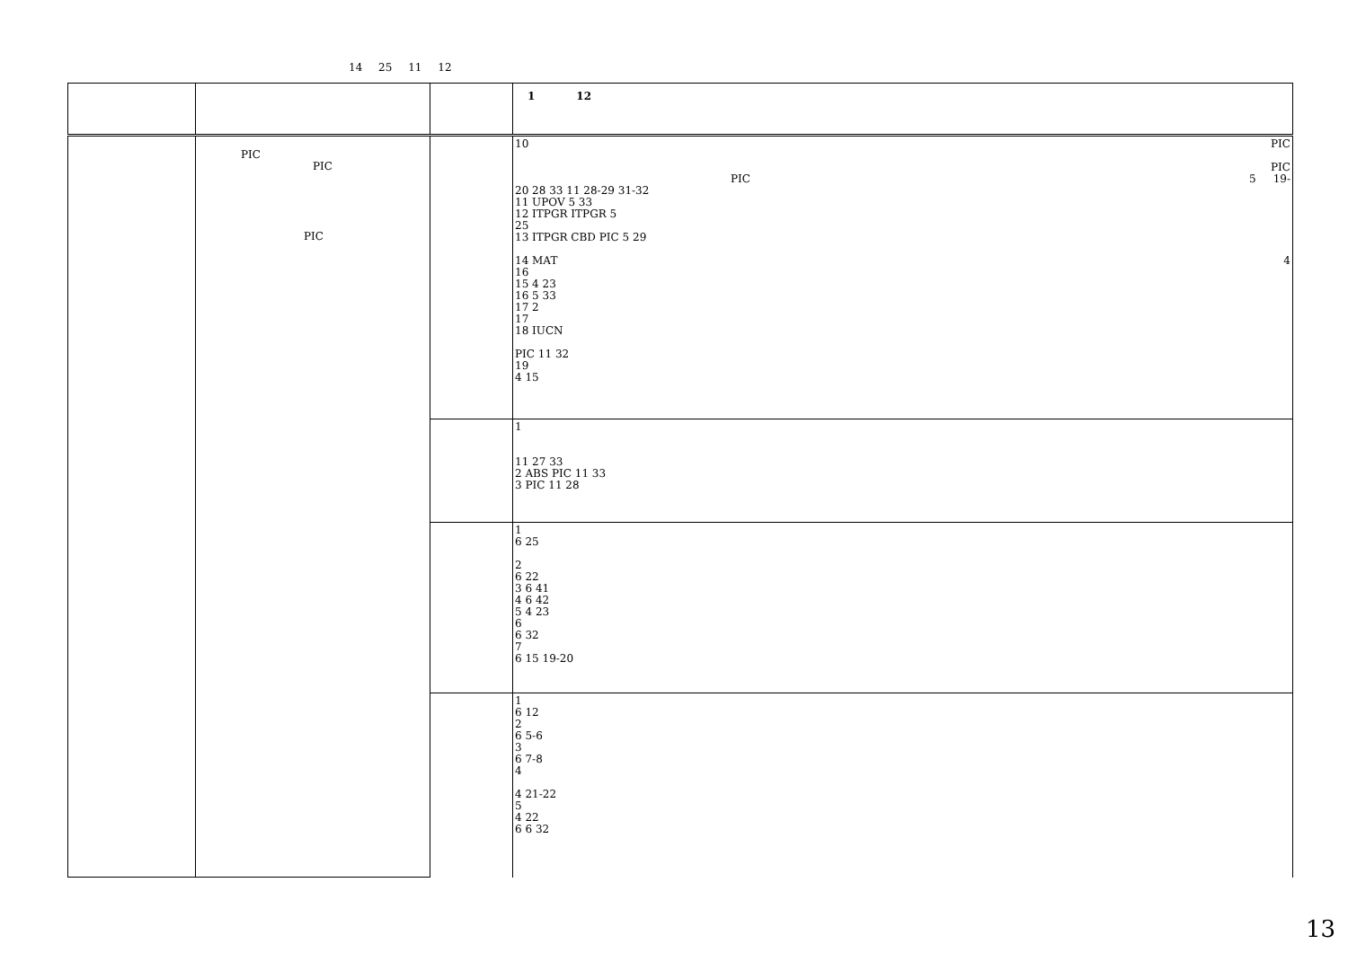14 25 11 12
| | | | 1 12 |
| --- | --- | --- | --- |
| | PIC PIC PIC | | 10 PIC PIC PIC 5 19- 20 28 33 11 28-29 31-32 11 UPOV 5 33 12 ITPGR ITPGR 5 25 13 ITPGR CBD PIC 5 29 14 MAT 4 16 15 4 23 16 5 33 17 2 17 18 IUCN PIC 11 32 19 4 15 |
| | | | 1 11 27 33 2 ABS PIC 11 33 3 PIC 11 28 |
| | | | 1 6 25 2 6 22 3 6 41 4 6 42 5 4 23 6 6 32 7 6 15 19-20 |
| | | | 1 6 12 2 6 5-6 3 6 7-8 4 4 21-22 5 4 22 6 6 32 |
13